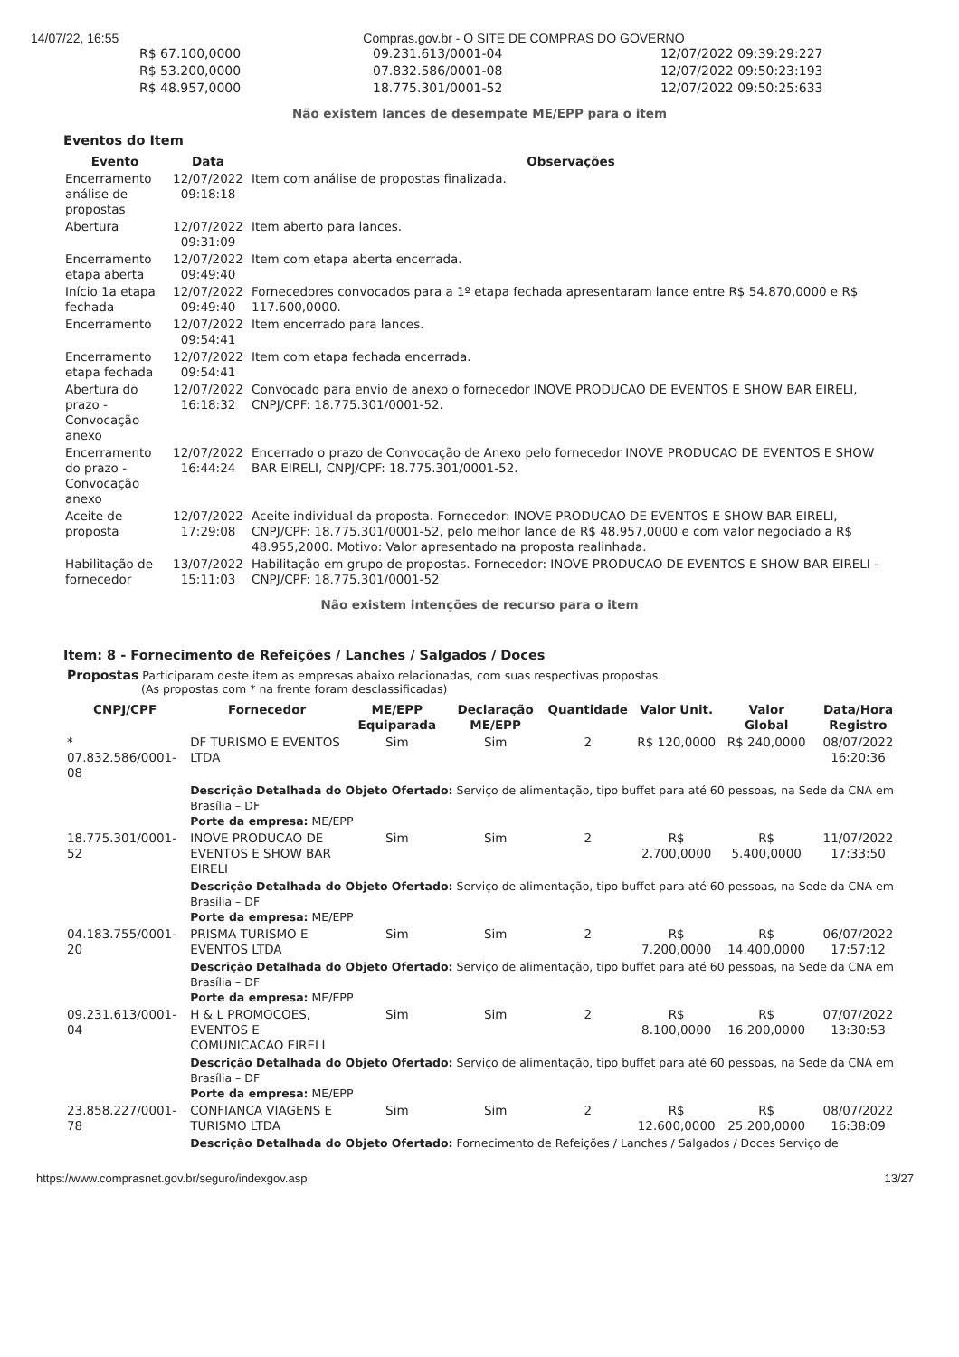14/07/22, 16:55 Compras.gov.br - O SITE DE COMPRAS DO GOVERNO
| R$ 67.100,0000 | 09.231.613/0001-04 | 12/07/2022 09:39:29:227 |
| R$ 53.200,0000 | 07.832.586/0001-08 | 12/07/2022 09:50:23:193 |
| R$ 48.957,0000 | 18.775.301/0001-52 | 12/07/2022 09:50:25:633 |
Não existem lances de desempate ME/EPP para o item
Eventos do Item
| Evento | Data | Observações |
| --- | --- | --- |
| Encerramento análise de propostas | 12/07/2022 09:18:18 | Item com análise de propostas finalizada. |
| Abertura | 12/07/2022 09:31:09 | Item aberto para lances. |
| Encerramento etapa aberta | 12/07/2022 09:49:40 | Item com etapa aberta encerrada. |
| Início 1a etapa fechada | 12/07/2022 09:49:40 | Fornecedores convocados para a 1º etapa fechada apresentaram lance entre R$ 54.870,0000 e R$ 117.600,0000. |
| Encerramento | 12/07/2022 09:54:41 | Item encerrado para lances. |
| Encerramento etapa fechada | 12/07/2022 09:54:41 | Item com etapa fechada encerrada. |
| Abertura do prazo - Convocação anexo | 12/07/2022 16:18:32 | Convocado para envio de anexo o fornecedor INOVE PRODUCAO DE EVENTOS E SHOW BAR EIRELI, CNPJ/CPF: 18.775.301/0001-52. |
| Encerramento do prazo - Convocação anexo | 12/07/2022 16:44:24 | Encerrado o prazo de Convocação de Anexo pelo fornecedor INOVE PRODUCAO DE EVENTOS E SHOW BAR EIRELI, CNPJ/CPF: 18.775.301/0001-52. |
| Aceite de proposta | 12/07/2022 17:29:08 | Aceite individual da proposta. Fornecedor: INOVE PRODUCAO DE EVENTOS E SHOW BAR EIRELI, CNPJ/CPF: 18.775.301/0001-52, pelo melhor lance de R$ 48.957,0000 e com valor negociado a R$ 48.955,2000. Motivo: Valor apresentado na proposta realinhada. |
| Habilitação de fornecedor | 13/07/2022 15:11:03 | Habilitação em grupo de propostas. Fornecedor: INOVE PRODUCAO DE EVENTOS E SHOW BAR EIRELI - CNPJ/CPF: 18.775.301/0001-52 |
Não existem intenções de recurso para o item
Item: 8 - Fornecimento de Refeições / Lanches / Salgados / Doces
Propostas Participaram deste item as empresas abaixo relacionadas, com suas respectivas propostas.
(As propostas com * na frente foram desclassificadas)
| CNPJ/CPF | Fornecedor | ME/EPP Equiparada | Declaração ME/EPP | Quantidade | Valor Unit. | Valor Global | Data/Hora Registro |
| --- | --- | --- | --- | --- | --- | --- | --- |
| * 07.832.586/0001-08 | DF TURISMO E EVENTOS LTDA | Sim | Sim | 2 | R$ 120,0000 | R$ 240,0000 | 08/07/2022 16:20:36 |
| | Descrição Detalhada do Objeto Ofertado: Serviço de alimentação, tipo buffet para até 60 pessoas, na Sede da CNA em Brasília – DF Porte da empresa: ME/EPP | | | | | | |
| 18.775.301/0001-52 | INOVE PRODUCAO DE EVENTOS E SHOW BAR EIRELI | Sim | Sim | 2 | R$ 2.700,0000 | R$ 5.400,0000 | 11/07/2022 17:33:50 |
| | Descrição Detalhada do Objeto Ofertado: Serviço de alimentação, tipo buffet para até 60 pessoas, na Sede da CNA em Brasília – DF Porte da empresa: ME/EPP | | | | | | |
| 04.183.755/0001-20 | PRISMA TURISMO E EVENTOS LTDA | Sim | Sim | 2 | R$ 7.200,0000 | R$ 14.400,0000 | 06/07/2022 17:57:12 |
| | Descrição Detalhada do Objeto Ofertado: Serviço de alimentação, tipo buffet para até 60 pessoas, na Sede da CNA em Brasília – DF Porte da empresa: ME/EPP | | | | | | |
| 09.231.613/0001-04 | H & L PROMOCOES, EVENTOS E COMUNICACAO EIRELI | Sim | Sim | 2 | R$ 8.100,0000 | R$ 16.200,0000 | 07/07/2022 13:30:53 |
| | Descrição Detalhada do Objeto Ofertado: Serviço de alimentação, tipo buffet para até 60 pessoas, na Sede da CNA em Brasília – DF Porte da empresa: ME/EPP | | | | | | |
| 23.858.227/0001-78 | CONFIANCA VIAGENS E TURISMO LTDA | Sim | Sim | 2 | R$ 12.600,0000 | R$ 25.200,0000 | 08/07/2022 16:38:09 |
| | Descrição Detalhada do Objeto Ofertado: Fornecimento de Refeições / Lanches / Salgados / Doces Serviço de | | | | | | |
https://www.comprasnet.gov.br/seguro/indexgov.asp 13/27